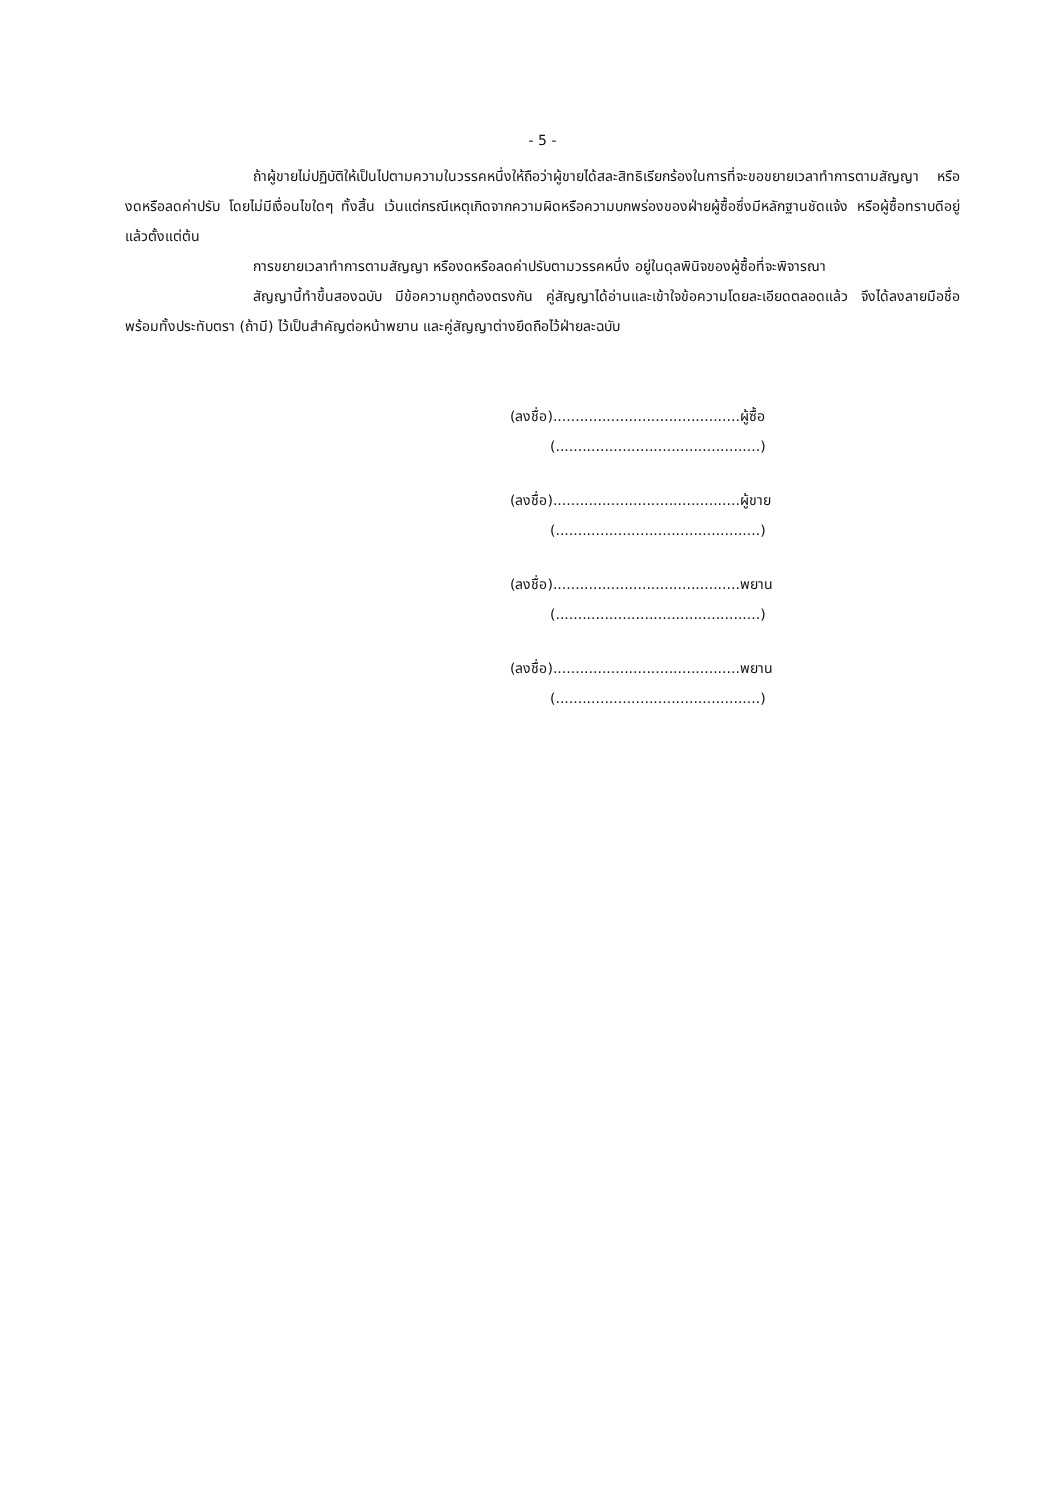- 5 -
ถ้าผู้ขายไม่ปฏิบัติให้เป็นไปตามความในวรรคหนึ่งให้ถือว่าผู้ขายได้สละสิทธิเรียกร้องในการที่จะขอขยายเวลาทำการตามสัญญา หรืองดหรือลดค่าปรับ โดยไม่มีเงื่อนไขใดๆ ทั้งสิ้น เว้นแต่กรณีเหตุเกิดจากความผิดหรือความบกพร่องของฝ่ายผู้ซื้อซึ่งมีหลักฐานชัดแจ้ง หรือผู้ซื้อทราบดีอยู่แล้วตั้งแต่ต้น
การขยายเวลาทำการตามสัญญา หรืองดหรือลดค่าปรับตามวรรคหนึ่ง อยู่ในดุลพินิจของผู้ซื้อที่จะพิจารณา
สัญญานี้ทำขึ้นสองฉบับ มีข้อความถูกต้องตรงกัน คู่สัญญาได้อ่านและเข้าใจข้อความโดยละเอียดตลอดแล้ว จึงได้ลงลายมือชื่อพร้อมทั้งประทับตรา (ถ้ามี) ไว้เป็นสำคัญต่อหน้าพยาน และคู่สัญญาต่างยึดถือไว้ฝ่ายละฉบับ
(ลงชื่อ)..........................................ผู้ซื้อ
(..............................................)
(ลงชื่อ)..........................................ผู้ขาย
(..............................................)
(ลงชื่อ)..........................................พยาน
(..............................................)
(ลงชื่อ)..........................................พยาน
(..............................................)